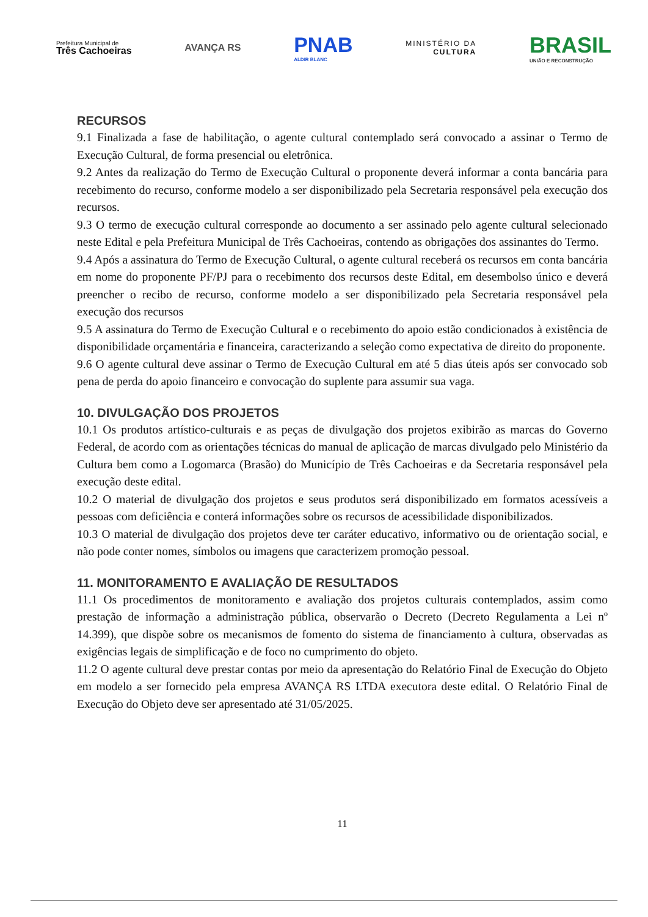Prefeitura Municipal de
Três Cachoeiras
AVANÇA RS
PNAB
ALDIR BLANC
MINISTÉRIO DA
CULTURA
BRASIL
UNIÃO E RECONSTRUÇÃO
RECURSOS
9.1 Finalizada a fase de habilitação, o agente cultural contemplado será convocado a assinar o Termo de Execução Cultural, de forma presencial ou eletrônica.
9.2 Antes da realização do Termo de Execução Cultural o proponente deverá informar a conta bancária para recebimento do recurso, conforme modelo a ser disponibilizado pela Secretaria responsável pela execução dos recursos.
9.3 O termo de execução cultural corresponde ao documento a ser assinado pelo agente cultural selecionado neste Edital e pela Prefeitura Municipal de Três Cachoeiras, contendo as obrigações dos assinantes do Termo.
9.4 Após a assinatura do Termo de Execução Cultural, o agente cultural receberá os recursos em conta bancária em nome do proponente PF/PJ para o recebimento dos recursos deste Edital, em desembolso único e deverá preencher o recibo de recurso, conforme modelo a ser disponibilizado pela Secretaria responsável pela execução dos recursos
9.5 A assinatura do Termo de Execução Cultural e o recebimento do apoio estão condicionados à existência de disponibilidade orçamentária e financeira, caracterizando a seleção como expectativa de direito do proponente.
9.6 O agente cultural deve assinar o Termo de Execução Cultural em até 5 dias úteis após ser convocado sob pena de perda do apoio financeiro e convocação do suplente para assumir sua vaga.
10. DIVULGAÇÃO DOS PROJETOS
10.1 Os produtos artístico-culturais e as peças de divulgação dos projetos exibirão as marcas do Governo Federal, de acordo com as orientações técnicas do manual de aplicação de marcas divulgado pelo Ministério da Cultura bem como a Logomarca (Brasão) do Município de Três Cachoeiras e da Secretaria responsável pela execução deste edital.
10.2 O material de divulgação dos projetos e seus produtos será disponibilizado em formatos acessíveis a pessoas com deficiência e conterá informações sobre os recursos de acessibilidade disponibilizados.
10.3 O material de divulgação dos projetos deve ter caráter educativo, informativo ou de orientação social, e não pode conter nomes, símbolos ou imagens que caracterizem promoção pessoal.
11. MONITORAMENTO E AVALIAÇÃO DE RESULTADOS
11.1 Os procedimentos de monitoramento e avaliação dos projetos culturais contemplados, assim como prestação de informação a administração pública, observarão o Decreto (Decreto Regulamenta a Lei nº 14.399), que dispõe sobre os mecanismos de fomento do sistema de financiamento à cultura, observadas as exigências legais de simplificação e de foco no cumprimento do objeto.
11.2 O agente cultural deve prestar contas por meio da apresentação do Relatório Final de Execução do Objeto em modelo a ser fornecido pela empresa AVANÇA RS LTDA executora deste edital. O Relatório Final de Execução do Objeto deve ser apresentado até 31/05/2025.
11